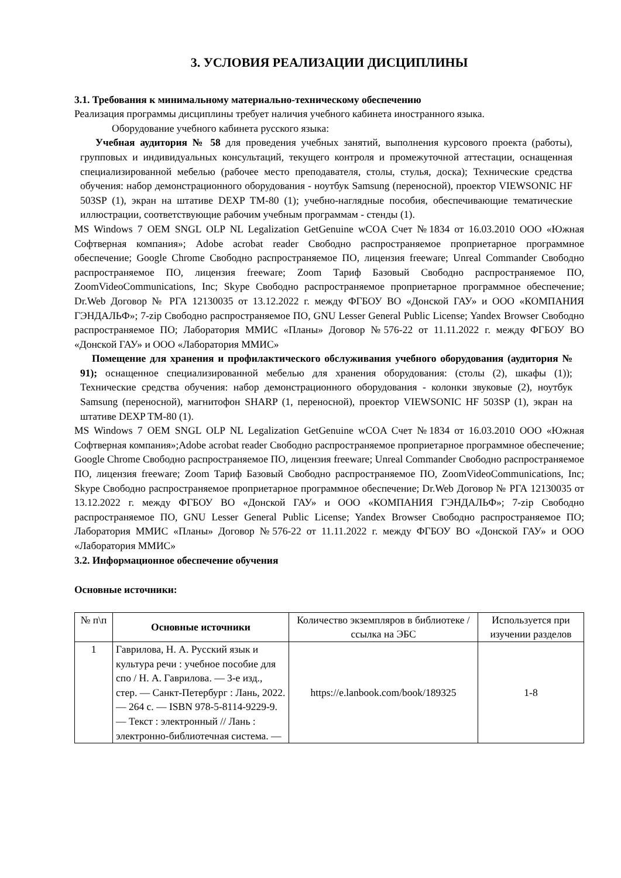3. УСЛОВИЯ РЕАЛИЗАЦИИ ДИСЦИПЛИНЫ
3.1. Требования к минимальному материально-техническому обеспечению
Реализация программы дисциплины требует наличия учебного кабинета иностранного языка.
Оборудование учебного кабинета русского языка:
Учебная аудитория № 58 для проведения учебных занятий, выполнения курсового проекта (работы), групповых и индивидуальных консультаций, текущего контроля и промежуточной аттестации, оснащенная специализированной мебелью (рабочее место преподавателя, столы, стулья, доска); Технические средства обучения: набор демонстрационного оборудования - ноутбук Samsung (переносной), проектор VIEWSONIC HF 503SP (1), экран на штативе DEXP TM-80 (1); учебно-наглядные пособия, обеспечивающие тематические иллюстрации, соответствующие рабочим учебным программам - стенды (1).
MS Windows 7 OEM SNGL OLP NL Legalization GetGenuine wCOA Счет №1834 от 16.03.2010 ООО «Южная Софтверная компания»; Adobe acrobat reader Свободно распространяемое проприетарное программное обеспечение; Google Chrome Свободно распространяемое ПО, лицензия freeware; Unreal Commander Свободно распространяемое ПО, лицензия freeware; Zoom Тариф Базовый Свободно распространяемое ПО, ZoomVideoCommunications, Inc; Skype Свободно распространяемое проприетарное программное обеспечение; Dr.Web Договор № РГА 12130035 от 13.12.2022 г. между ФГБОУ ВО «Донской ГАУ» и ООО «КОМПАНИЯ ГЭНДАЛЬФ»; 7-zip Свободно распространяемое ПО, GNU Lesser General Public License; Yandex Browser Свободно распространяемое ПО; Лаборатория ММИС «Планы» Договор №576-22 от 11.11.2022 г. между ФГБОУ ВО «Донской ГАУ» и ООО «Лаборатория ММИС»
Помещение для хранения и профилактического обслуживания учебного оборудования (аудитория № 91); оснащенное специализированной мебелью для хранения оборудования: (столы (2), шкафы (1)); Технические средства обучения: набор демонстрационного оборудования - колонки звуковые (2), ноутбук Samsung (переносной), магнитофон SHARP (1, переносной), проектор VIEWSONIC HF 503SP (1), экран на штативе DEXP TM-80 (1).
MS Windows 7 OEM SNGL OLP NL Legalization GetGenuine wCOA Счет №1834 от 16.03.2010 ООО «Южная Софтверная компания»;Adobe acrobat reader Свободно распространяемое проприетарное программное обеспечение; Google Chrome Свободно распространяемое ПО, лицензия freeware; Unreal Commander Свободно распространяемое ПО, лицензия freeware; Zoom Тариф Базовый Свободно распространяемое ПО, ZoomVideoCommunications, Inc; Skype Свободно распространяемое проприетарное программное обеспечение; Dr.Web Договор № РГА 12130035 от 13.12.2022 г. между ФГБОУ ВО «Донской ГАУ» и ООО «КОМПАНИЯ ГЭНДАЛЬФ»; 7-zip Свободно распространяемое ПО, GNU Lesser General Public License; Yandex Browser Свободно распространяемое ПО; Лаборатория ММИС «Планы» Договор №576-22 от 11.11.2022 г. между ФГБОУ ВО «Донской ГАУ» и ООО «Лаборатория ММИС»
3.2. Информационное обеспечение обучения
Основные источники:
| № п\п | Основные источники | Количество экземпляров в библиотеке / ссылка на ЭБС | Используется при изучении разделов |
| --- | --- | --- | --- |
| 1 | Гаврилова, Н. А. Русский язык и культура речи : учебное пособие для спо / Н. А. Гаврилова. — 3-е изд., стер. — Санкт-Петербург : Лань, 2022. — 264 с. — ISBN 978-5-8114-9229-9. — Текст : электронный // Лань : электронно-библиотечная система. — | https://e.lanbook.com/book/189325 | 1-8 |